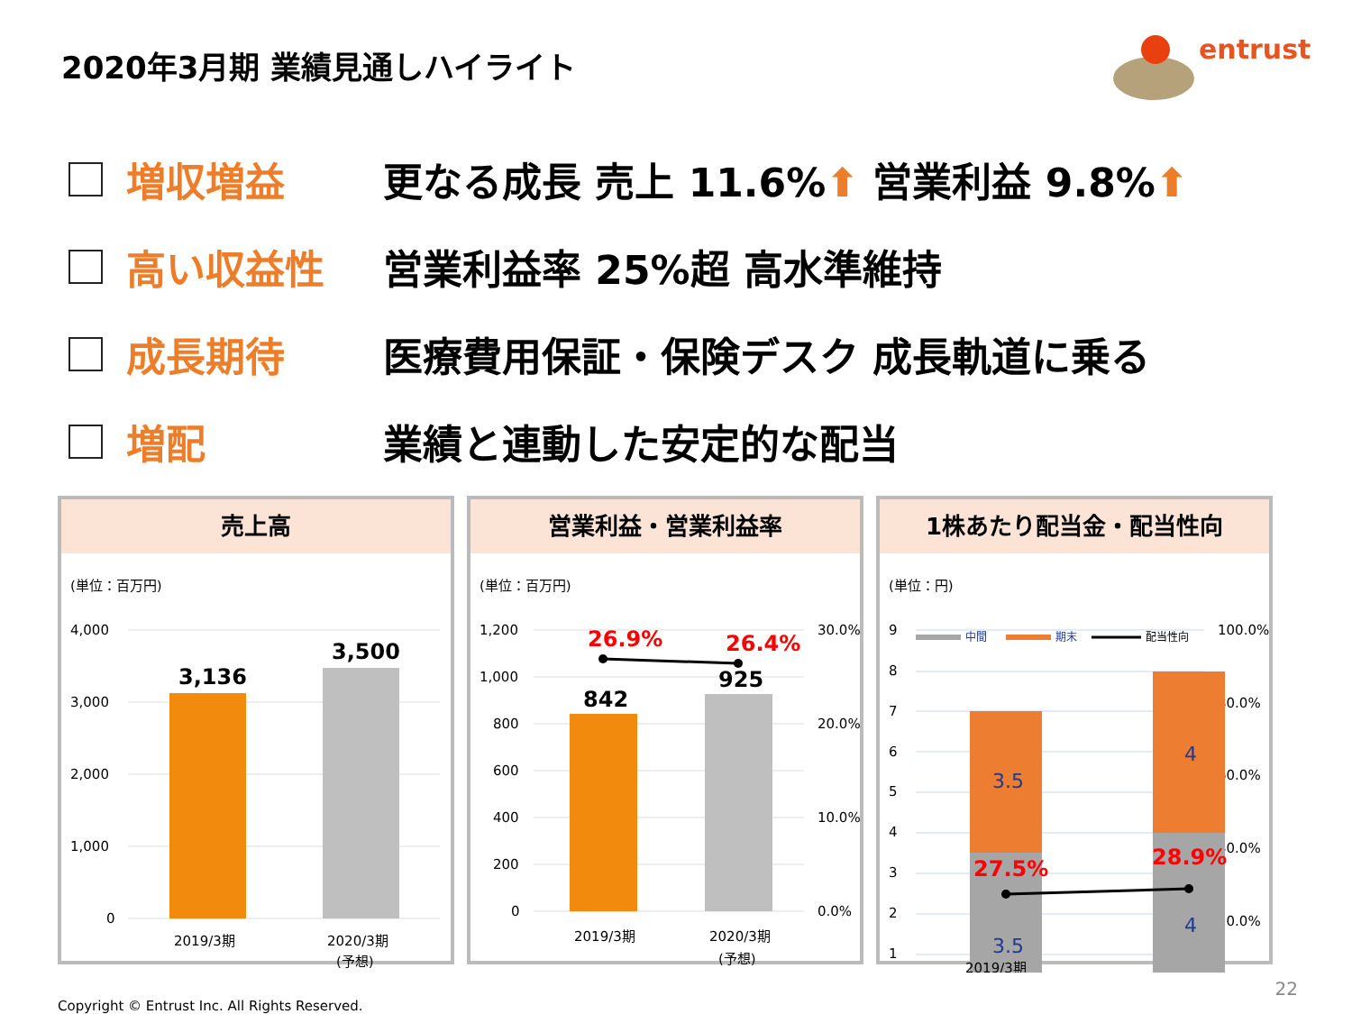2020年3月期 業績見通しハイライト
entrust
増収増益
更なる成長 売上 11.6%⬆ 営業利益 9.8%⬆
高い収益性 営業利益率 25%超 高水準維持
成長期待
医療費用保証・保険デスク 成長軌道に乗る
増配 業績と連動した安定的な配当
売上高
(単位：百万円)
4,000
3,000
2,000
1,000
0
3,136
3,500
2019/3期
2020/3期
(予想)
営業利益・営業利益率
(単位：百万円)
1,200
1,000
800
600
400
200
0
30.0%
20.0%
10.0%
0.0%
26.9%
26.4%
842
925
2019/3期
2020/3期
(予想)
1株あたり配当金・配当性向
(単位：円)
9
8
7
6
5
4
3
2
1
100.0%
80.0%
60.0%
40.0%
20.0%
中間
期末
配当性向
3.5
4
3.5
4
27.5%
28.9%
2019/3期
Copyright © Entrust Inc. All Rights Reserved.
22